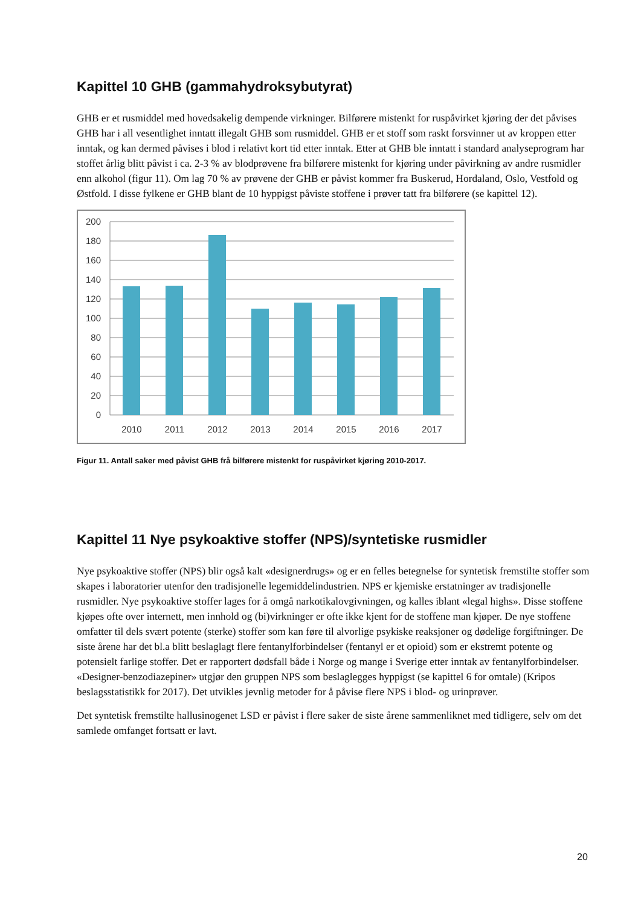Kapittel 10 GHB (gammahydroksybutyrat)
GHB er et rusmiddel med hovedsakelig dempende virkninger. Bilførere mistenkt for ruspåvirket kjøring der det påvises GHB har i all vesentlighet inntatt illegalt GHB som rusmiddel. GHB er et stoff som raskt forsvinner ut av kroppen etter inntak, og kan dermed påvises i blod i relativt kort tid etter inntak. Etter at GHB ble inntatt i standard analyseprogram har stoffet årlig blitt påvist i ca. 2-3 % av blodprøvene fra bilførere mistenkt for kjøring under påvirkning av andre rusmidler enn alkohol (figur 11). Om lag 70 % av prøvene der GHB er påvist kommer fra Buskerud, Hordaland, Oslo, Vestfold og Østfold. I disse fylkene er GHB blant de 10 hyppigst påviste stoffene i prøver tatt fra bilførere (se kapittel 12).
200
180
160
140
120
100
80
60
40
20
0
2010
2011
2012
2013
2014
2015
2016
2017
Figur 11. Antall saker med påvist GHB frå bilførere mistenkt for ruspåvirket kjøring 2010-2017.
Kapittel 11 Nye psykoaktive stoffer (NPS)/syntetiske rusmidler
Nye psykoaktive stoffer (NPS) blir også kalt «designerdrugs» og er en felles betegnelse for syntetisk fremstilte stoffer som skapes i laboratorier utenfor den tradisjonelle legemiddelindustrien. NPS er kjemiske erstatninger av tradisjonelle rusmidler. Nye psykoaktive stoffer lages for å omgå narkotikalovgivningen, og kalles iblant «legal highs». Disse stoffene kjøpes ofte over internett, men innhold og (bi)virkninger er ofte ikke kjent for de stoffene man kjøper. De nye stoffene omfatter til dels svært potente (sterke) stoffer som kan føre til alvorlige psykiske reaksjoner og dødelige forgiftninger. De siste årene har det bl.a blitt beslaglagt flere fentanylforbindelser (fentanyl er et opioid) som er ekstremt potente og potensielt farlige stoffer. Det er rapportert dødsfall både i Norge og mange i Sverige etter inntak av fentanylforbindelser. «Designer-benzodiazepiner» utgjør den gruppen NPS som beslaglegges hyppigst (se kapittel 6 for omtale) (Kripos beslagsstatistikk for 2017). Det utvikles jevnlig metoder for å påvise flere NPS i blod- og urinprøver.
Det syntetisk fremstilte hallusinogenet LSD er påvist i flere saker de siste årene sammenliknet med tidligere, selv om det samlede omfanget fortsatt er lavt.
20